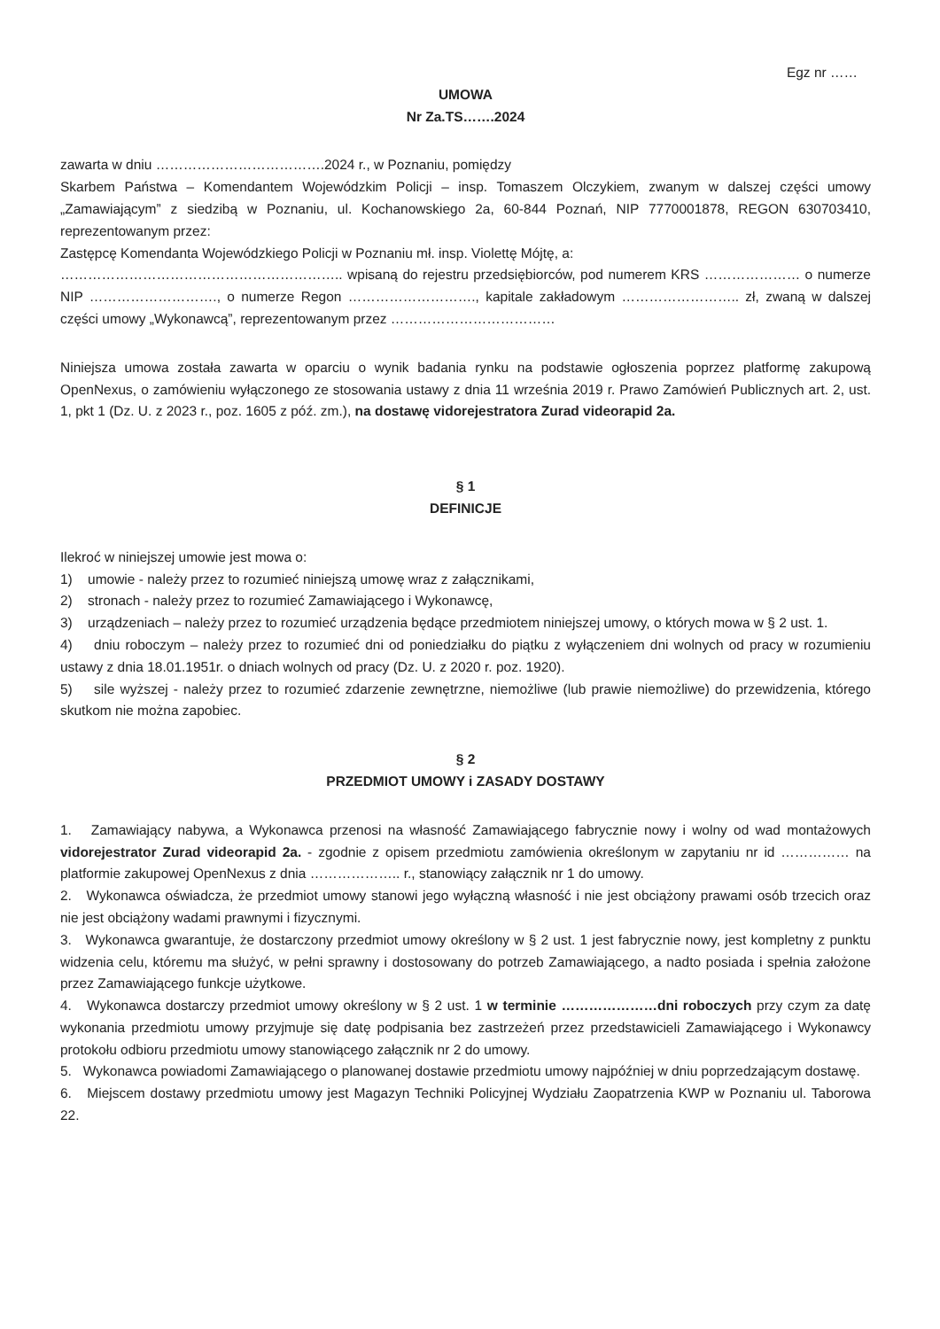Egz nr ……
UMOWA
Nr Za.TS…….2024
zawarta w dniu ……………………………….2024 r., w Poznaniu, pomiędzy
Skarbem Państwa – Komendantem Wojewódzkim Policji – insp. Tomaszem Olczykiem, zwanym w dalszej części umowy „Zamawiającym” z siedzibą w Poznaniu, ul. Kochanowskiego 2a, 60-844 Poznań, NIP 7770001878, REGON 630703410, reprezentowanym przez:
Zastępcę Komendanta Wojewódzkiego Policji w Poznaniu mł. insp. Violettę Mójtę, a:
…………………………………………………….. wpisaną do rejestru przedsiębiorców, pod numerem KRS ………………… o numerze NIP ………………………., o numerze Regon ………………………., kapitale zakładowym …………………….. zł, zwaną w dalszej części umowy „Wykonawcą”, reprezentowanym przez ………………………………
Niniejsza umowa została zawarta w oparciu o wynik badania rynku na podstawie ogłoszenia poprzez platformę zakupową OpenNexus, o zamówieniu wyłączonego ze stosowania ustawy z dnia 11 września 2019 r. Prawo Zamówień Publicznych art. 2, ust. 1, pkt 1 (Dz. U. z 2023 r., poz. 1605 z póź. zm.), na dostawę vidorejestratora Zurad videorapid 2a.
§ 1
DEFINICJE
Ilekroć w niniejszej umowie jest mowa o:
1) umowie - należy przez to rozumieć niniejszą umowę wraz z załącznikami,
2) stronach - należy przez to rozumieć Zamawiającego i Wykonawcę,
3) urządzeniach – należy przez to rozumieć urządzenia będące przedmiotem niniejszej umowy, o których mowa w § 2 ust. 1.
4) dniu roboczym – należy przez to rozumieć dni od poniedziałku do piątku z wyłączeniem dni wolnych od pracy w rozumieniu ustawy z dnia 18.01.1951r. o dniach wolnych od pracy (Dz. U. z 2020 r. poz. 1920).
5) sile wyższej - należy przez to rozumieć zdarzenie zewnętrzne, niemożliwe (lub prawie niemożliwe) do przewidzenia, którego skutkom nie można zapobiec.
§ 2
PRZEDMIOT UMOWY i ZASADY DOSTAWY
1. Zamawiający nabywa, a Wykonawca przenosi na własność Zamawiającego fabrycznie nowy i wolny od wad montażowych vidorejestrator Zurad videorapid 2a. - zgodnie z opisem przedmiotu zamówienia określonym w zapytaniu nr id …………… na platformie zakupowej OpenNexus z dnia ……………….. r., stanowiący załącznik nr 1 do umowy.
2. Wykonawca oświadcza, że przedmiot umowy stanowi jego wyłączną własność i nie jest obciążony prawami osób trzecich oraz nie jest obciążony wadami prawnymi i fizycznymi.
3. Wykonawca gwarantuje, że dostarczony przedmiot umowy określony w § 2 ust. 1 jest fabrycznie nowy, jest kompletny z punktu widzenia celu, któremu ma służyć, w pełni sprawny i dostosowany do potrzeb Zamawiającego, a nadto posiada i spełnia założone przez Zamawiającego funkcje użytkowe.
4. Wykonawca dostarczy przedmiot umowy określony w § 2 ust. 1 w terminie …………………dni roboczych przy czym za datę wykonania przedmiotu umowy przyjmuje się datę podpisania bez zastrzeżeń przez przedstawicieli Zamawiającego i Wykonawcy protokołu odbioru przedmiotu umowy stanowiącego załącznik nr 2 do umowy.
5. Wykonawca powiadomi Zamawiającego o planowanej dostawie przedmiotu umowy najpóźniej w dniu poprzedzającym dostawę.
6. Miejscem dostawy przedmiotu umowy jest Magazyn Techniki Policyjnej Wydziału Zaopatrzenia KWP w Poznaniu ul. Taborowa 22.